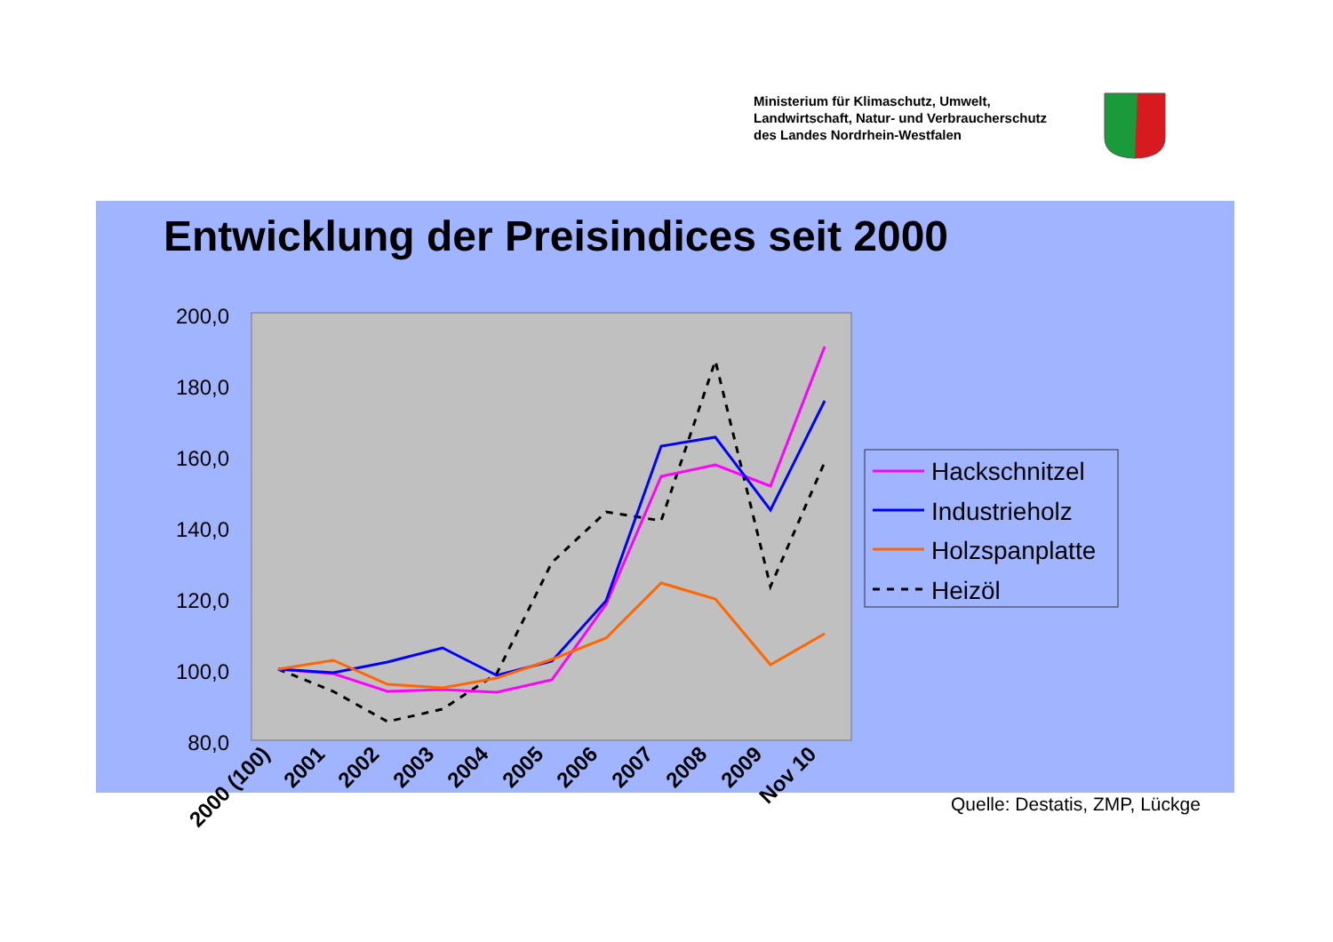Ministerium für Klimaschutz, Umwelt,
Landwirtschaft, Natur- und Verbraucherschutz
des Landes Nordrhein-Westfalen
Entwicklung der Preisindices seit 2000
200,0
180,0
160,0
140,0
120,0
100,0
80,0
2000 (100)
2001
2002
2003
2004
2005
2006
2007
2008
2009
Nov 10
Hackschnitzel
Industrieholz
Holzspanplatte
Heizöl
Quelle: Destatis, ZMP, Lückge